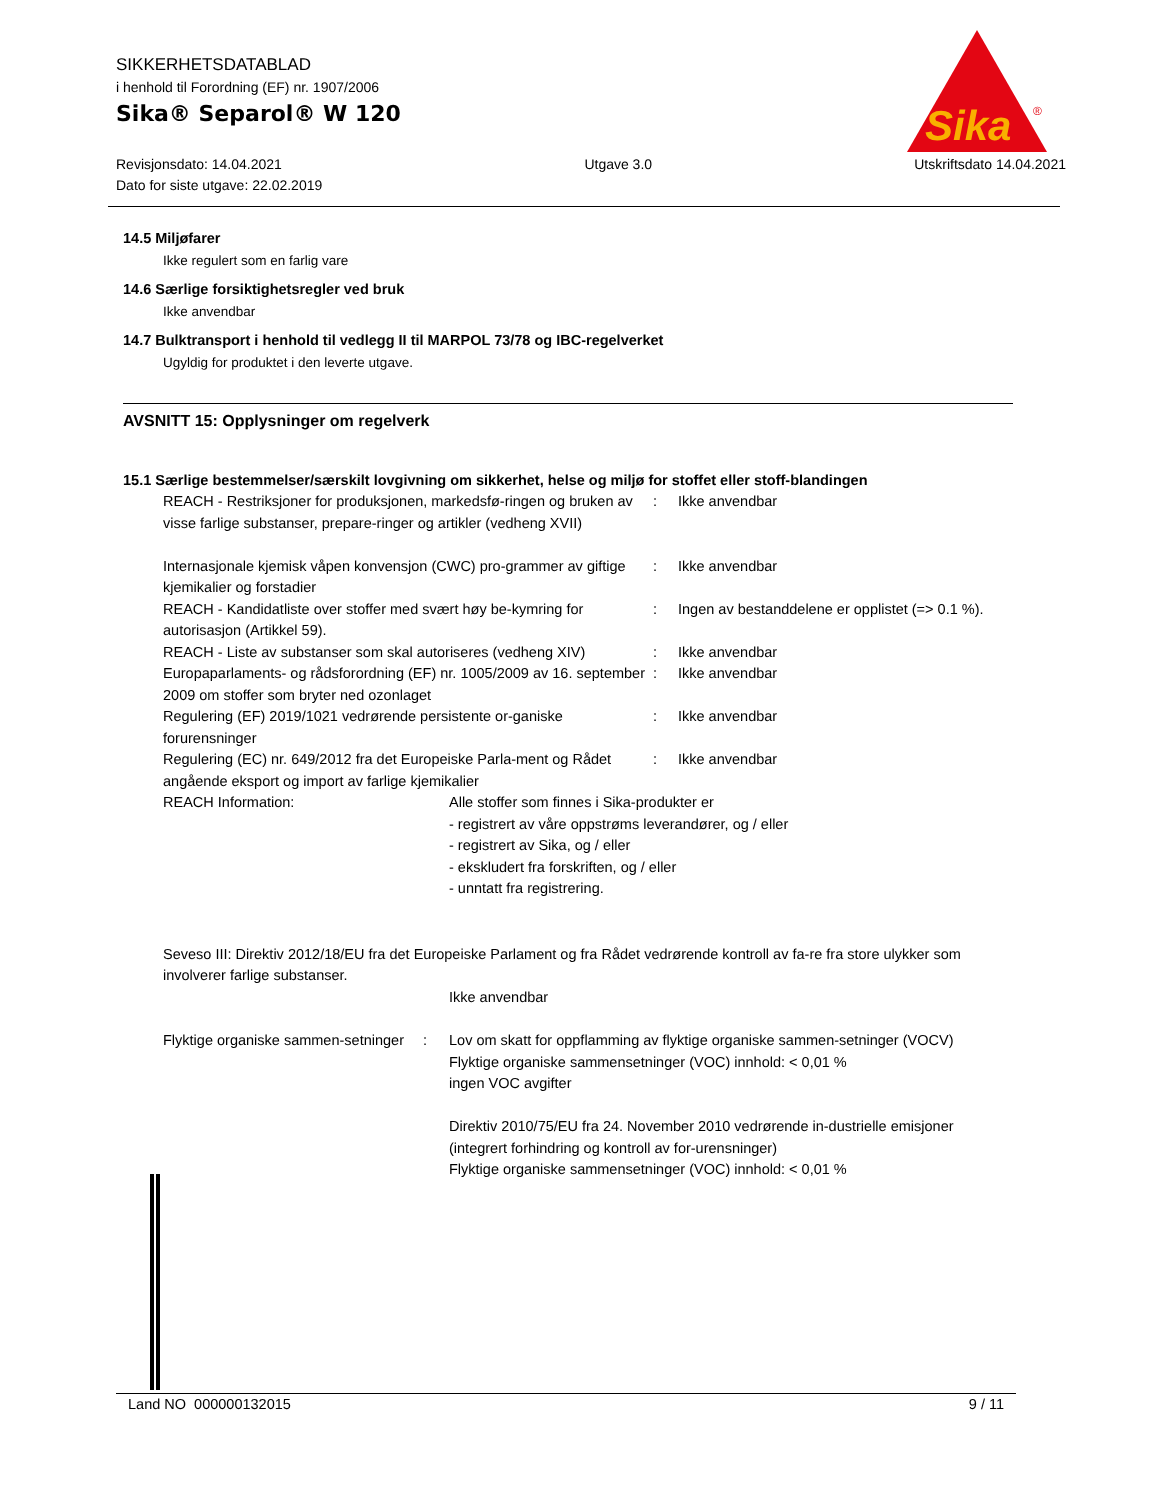Sika
®
SIKKERHETSDATABLAD
i henhold til Forordning (EF) nr. 1907/2006
Sika® Separol® W 120
Revisjonsdato: 14.04.2021
Dato for siste utgave: 22.02.2019
Utgave 3.0 Utskriftsdato 14.04.2021
14.5 Miljøfarer
Ikke regulert som en farlig vare
14.6 Særlige forsiktighetsregler ved bruk
Ikke anvendbar
14.7 Bulktransport i henhold til vedlegg II til MARPOL 73/78 og IBC-regelverket
Ugyldig for produktet i den leverte utgave.
AVSNITT 15: Opplysninger om regelverk
15.1 Særlige bestemmelser/særskilt lovgivning om sikkerhet, helse og miljø for stoffet eller stoff-blandingen
| REACH - Restriksjoner for produksjonen, markedsfø-ringen og bruken av visse farlige substanser, prepare-ringer og artikler (vedheng XVII) | : | Ikke anvendbar |
| Internasjonale kjemisk våpen konvensjon (CWC) pro-grammer av giftige kjemikalier og forstadier | : | Ikke anvendbar |
| REACH - Kandidatliste over stoffer med svært høy be-kymring for autorisasjon (Artikkel 59). | : | Ingen av bestanddelene er opplistet (=> 0.1 %). |
| REACH - Liste av substanser som skal autoriseres (vedheng XIV) | : | Ikke anvendbar |
| Europaparlaments- og rådsforordning (EF) nr. 1005/2009 av 16. september 2009 om stoffer som bryter ned ozonlaget | : | Ikke anvendbar |
| Regulering (EF) 2019/1021 vedrørende persistente or-ganiske forurensninger | : | Ikke anvendbar |
| Regulering (EC) nr. 649/2012 fra det Europeiske Parla-ment og Rådet angående eksport og import av farlige kjemikalier | : | Ikke anvendbar |
| REACH Information: | Alle stoffer som finnes i Sika-produkter er - registrert av våre oppstrøms leverandører, og / eller - registrert av Sika, og / eller - ekskludert fra forskriften, og / eller - unntatt fra registrering. |
Seveso III: Direktiv 2012/18/EU fra det Europeiske Parlament og fra Rådet vedrørende kontroll av fa-re fra store ulykker som involverer farlige substanser.
Ikke anvendbar
| Flyktige organiske sammen-setninger | : | Lov om skatt for oppflamming av flyktige organiske sammen-setninger (VOCV) Flyktige organiske sammensetninger (VOC) innhold: < 0,01 % ingen VOC avgifter Direktiv 2010/75/EU fra 24. November 2010 vedrørende in-dustrielle emisjoner (integrert forhindring og kontroll av for-urensninger) Flyktige organiske sammensetninger (VOC) innhold: < 0,01 % |
Land NO 000000132015 9 / 11